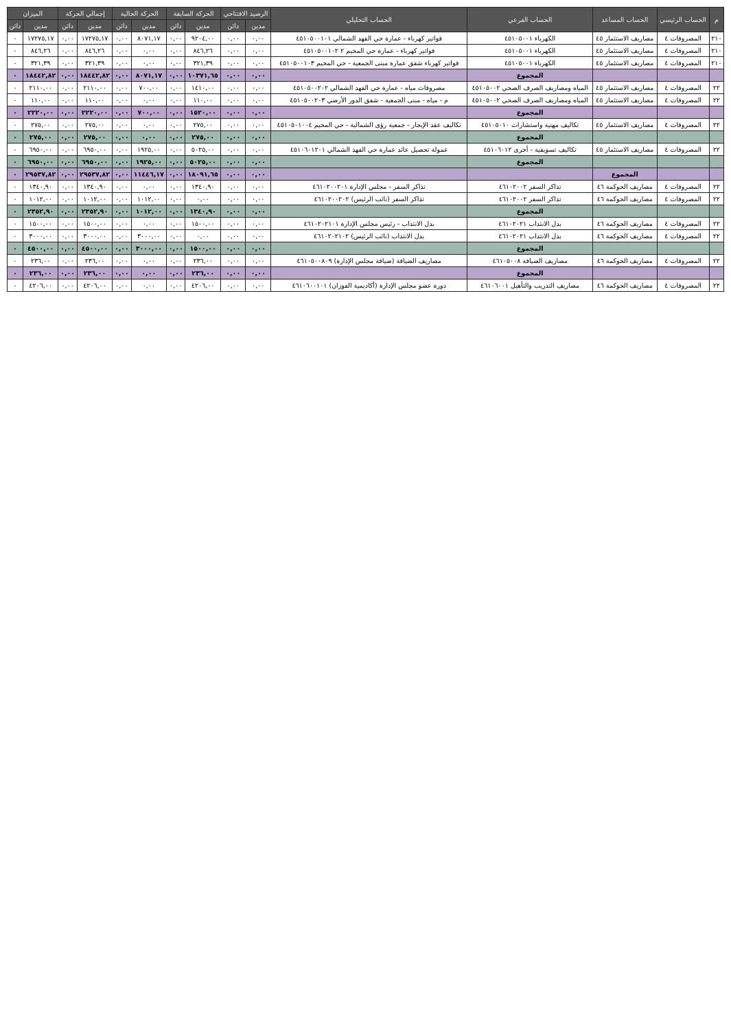| م | الحساب الرئيسي | الحساب المساعد | الحساب الفرعي | الحساب التحليلي | الرصيد الافتتاحي | | الحركة السابقة | | الحركة الحالية | | إجمالي الحركة | | الميزان | |
| --- | --- | --- | --- | --- | --- | --- | --- | --- | --- | --- | --- | --- | --- | --- |
| | | | | | مدين | دائن | مدين | دائن | مدين | دائن | مدين | دائن | مدين | دائن |
| ٢١٠ | المصروفات ٤ | مصاريف الاستثمار ٤٥ | الكهرباء ٤٥١٠٥٠٠١ | فواتير كهرباء - عمارة حي القهد الشمالي ٤٥١٠٥٠٠١٠١ | ٠,٠٠ | ٠,٠٠ | ٩٢٠٤,٠٠ | ٠,٠٠ | ٨٠٧١,١٧ | ٠,٠٠ | ١٧٢٧٥,١٧ | ٠,٠٠ | ١٧٢٧٥,١٧ | ٠ |
| ٢١٠ | المصروفات ٤ | مصاريف الاستثمار ٤٥ | الكهرباء ٤٥١٠٥٠٠١ | فواتير كهرباء - عمارة حي المخيم ٢ ٤٥١٠٥٠٠١٠٢ | ٠,٠٠ | ٠,٠٠ | ٨٤٦,٢٦ | ٠,٠٠ | ٠,٠٠ | ٠,٠٠ | ٨٤٦,٢٦ | ٠,٠٠ | ٨٤٦,٢٦ | ٠ |
| ٢١٠ | المصروفات ٤ | مصاريف الاستثمار ٤٥ | الكهرباء ٤٥١٠٥٠٠١ | فواتير كهرباء شقق عمارة مبنى الجمعية - حي المخيم ٤٥١٠٥٠٠١٠٣ | ٠,٠٠ | ٠,٠٠ | ٣٢١,٣٩ | ٠,٠٠ | ٠,٠٠ | ٠,٠٠ | ٣٢١,٣٩ | ٠,٠٠ | ٣٢١,٣٩ | ٠ |
| | | | المجموع | | ٠,٠٠ | ٠,٠٠ | ١٠٣٧١,٦٥ | ٠,٠٠ | ٨٠٧١,١٧ | ٠,٠٠ | ١٨٤٤٢,٨٢ | ٠,٠٠ | ١٨٤٤٢,٨٢ | ٠ |
| ٢٢ | المصروفات ٤ | مصاريف الاستثمار ٤٥ | المياه ومصاريف الصرف الصحي ٤٥١٠٥٠٠٢ | مصروفات مياه - عمارة حي القهد الشمالي ٤٥١٠٥٠٠٢٠٢ | ٠,٠٠ | ٠,٠٠ | ١٤١٠,٠٠ | ٠,٠٠ | ٧٠٠,٠٠ | ٠,٠٠ | ٢١١٠,٠٠ | ٠,٠٠ | ٢١١٠,٠٠ | ٠ |
| ٢٢ | المصروفات ٤ | مصاريف الاستثمار ٤٥ | المياه ومصاريف الصرف الصحي ٤٥١٠٥٠٠٢ | م - مياه - مبنى الجمعية - شقق الدور الأرضي ٤٥١٠٥٠٠٢٠٣ | ٠,٠٠ | ٠,٠٠ | ١١٠,٠٠ | ٠,٠٠ | ٠,٠٠ | ٠,٠٠ | ١١٠,٠٠ | ٠,٠٠ | ١١٠,٠٠ | ٠ |
| | | | المجموع | | ٠,٠٠ | ٠,٠٠ | ١٥٢٠,٠٠ | ٠,٠٠ | ٧٠٠,٠٠ | ٠,٠٠ | ٢٢٢٠,٠٠ | ٠,٠٠ | ٢٢٢٠,٠٠ | ٠ |
| ٢٢ | المصروفات ٤ | مصاريف الاستثمار ٤٥ | تكاليف مهنية واستشارات ٤٥١٠٥٠١٠ | تكاليف عقد الإيجار - جمعية رؤى الشمالية - حي المخيم ٤٥١٠٥٠١٠٠٤ | ٠,٠٠ | ٠,٠٠ | ٢٧٥,٠٠ | ٠,٠٠ | ٠,٠٠ | ٠,٠٠ | ٢٧٥,٠٠ | ٠,٠٠ | ٢٧٥,٠٠ | ٠ |
| | | | المجموع | | ٠,٠٠ | ٠,٠٠ | ٢٧٥,٠٠ | ٠,٠٠ | ٠,٠٠ | ٠,٠٠ | ٢٧٥,٠٠ | ٠,٠٠ | ٢٧٥,٠٠ | ٠ |
| ٢٢ | المصروفات ٤ | مصاريف الاستثمار ٤٥ | تكاليف تسويقية - أخرى ٤٥١٠٦٠١٢ | عمولة تحصيل عائد عمارة حي القهد الشمالي ٤٥١٠٦٠١٢٠١ | ٠,٠٠ | ٠,٠٠ | ٥٠٢٥,٠٠ | ٠,٠٠ | ١٩٢٥,٠٠ | ٠,٠٠ | ٦٩٥٠,٠٠ | ٠,٠٠ | ٦٩٥٠,٠٠ | ٠ |
| | | | المجموع | | ٠,٠٠ | ٠,٠٠ | ٥٠٢٥,٠٠ | ٠,٠٠ | ١٩٢٥,٠٠ | ٠,٠٠ | ٦٩٥٠,٠٠ | ٠,٠٠ | ٦٩٥٠,٠٠ | ٠ |
| | | المجموع | | | ٠,٠٠ | ٠,٠٠ | ١٨٠٩١,٦٥ | ٠,٠٠ | ١١٤٤٦,١٧ | ٠,٠٠ | ٢٩٥٣٧,٨٢ | ٠,٠٠ | ٢٩٥٣٧,٨٢ | ٠ |
| ٢٢ | المصروفات ٤ | مصاريف الحوكمة ٤٦ | تذاكر السفر ٤٦١٠٢٠٠٢ | تذاكر السفر - مجلس الإدارة ٤٦١٠٢٠٠٢٠١ | ٠,٠٠ | ٠,٠٠ | ١٣٤٠,٩٠ | ٠,٠٠ | ٠,٠٠ | ٠,٠٠ | ١٣٤٠,٩٠ | ٠,٠٠ | ١٣٤٠,٩٠ | ٠ |
| ٢٢ | المصروفات ٤ | مصاريف الحوكمة ٤٦ | تذاكر السفر ٤٦١٠٢٠٠٢ | تذاكر السفر (نائب الرئيس) ٤٦١٠٢٠٠٢٠٢ | ٠,٠٠ | ٠,٠٠ | ٠,٠٠ | ٠,٠٠ | ١٠١٢,٠٠ | ٠,٠٠ | ١٠١٢,٠٠ | ٠,٠٠ | ١٠١٢,٠٠ | ٠ |
| | | | المجموع | | ٠,٠٠ | ٠,٠٠ | ١٣٤٠,٩٠ | ٠,٠٠ | ١٠١٢,٠٠ | ٠,٠٠ | ٢٣٥٢,٩٠ | ٠,٠٠ | ٢٣٥٢,٩٠ | ٠ |
| ٢٢ | المصروفات ٤ | مصاريف الحوكمة ٤٦ | بدل الانتداب ٤٦١٠٢٠٢١ | بدل الانتداب - رئيس مجلس الإدارة ٤٦١٠٢٠٢١٠١ | ٠,٠٠ | ٠,٠٠ | ١٥٠٠,٠٠ | ٠,٠٠ | ٠,٠٠ | ٠,٠٠ | ١٥٠٠,٠٠ | ٠,٠٠ | ١٥٠٠,٠٠ | ٠ |
| ٢٢ | المصروفات ٤ | مصاريف الحوكمة ٤٦ | بدل الانتداب ٤٦١٠٢٠٢١ | بدل الانتداب (نائب الرئيس) ٤٦١٠٢٠٢١٠٢ | ٠,٠٠ | ٠,٠٠ | ٠,٠٠ | ٠,٠٠ | ٣٠٠٠,٠٠ | ٠,٠٠ | ٣٠٠٠,٠٠ | ٠,٠٠ | ٣٠٠٠,٠٠ | ٠ |
| | | | المجموع | | ٠,٠٠ | ٠,٠٠ | ١٥٠٠,٠٠ | ٠,٠٠ | ٣٠٠٠,٠٠ | ٠,٠٠ | ٤٥٠٠,٠٠ | ٠,٠٠ | ٤٥٠٠,٠٠ | ٠ |
| ٢٢ | المصروفات ٤ | مصاريف الحوكمة ٤٦ | مصاريف الضيافة ٤٦١٠٥٠٠٨ | مصاريف الضيافة (ضيافة مجلس الإدارة) ٤٦١٠٥٠٠٨٠٩ | ٠,٠٠ | ٠,٠٠ | ٢٣٦,٠٠ | ٠,٠٠ | ٠,٠٠ | ٠,٠٠ | ٢٣٦,٠٠ | ٠,٠٠ | ٢٣٦,٠٠ | ٠ |
| | | | المجموع | | ٠,٠٠ | ٠,٠٠ | ٢٣٦,٠٠ | ٠,٠٠ | ٠,٠٠ | ٠,٠٠ | ٢٣٦,٠٠ | ٠,٠٠ | ٢٣٦,٠٠ | ٠ |
| ٢٢ | المصروفات ٤ | مصاريف الحوكمة ٤٦ | مصاريف التدريب والتأهيل ٤٦١٠٦٠٠١ | دورة عضو مجلس الإدارة (أكاديمية الفوزان) ٤٦١٠٦٠٠١٠١ | ٠,٠٠ | ٠,٠٠ | ٤٢٠٦,٠٠ | ٠,٠٠ | ٠,٠٠ | ٠,٠٠ | ٤٢٠٦,٠٠ | ٠,٠٠ | ٤٢٠٦,٠٠ | ٠ |